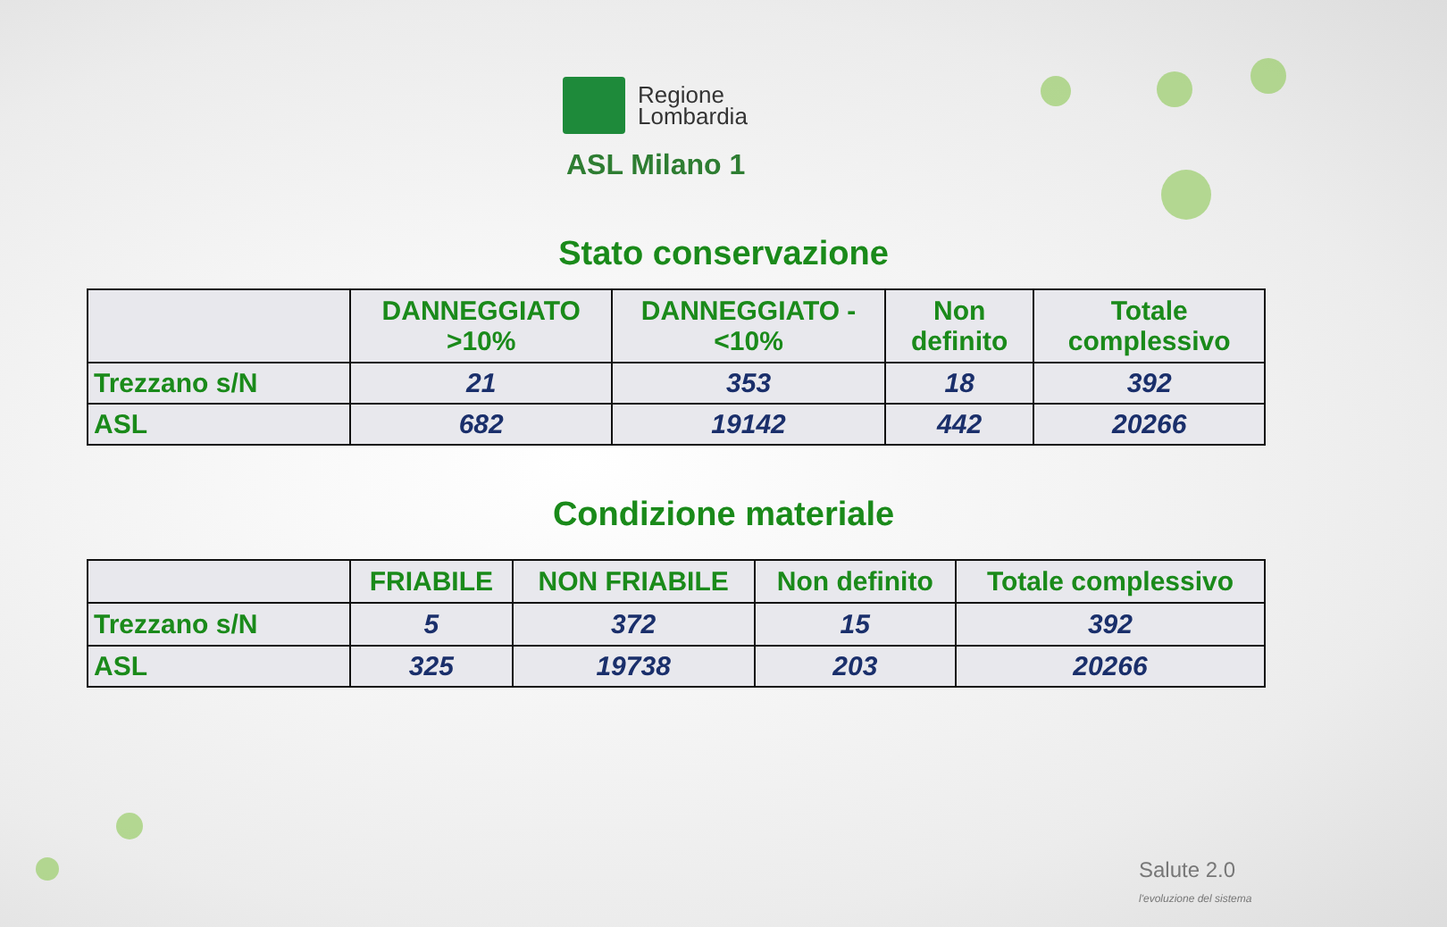Regione
Lombardia
ASL Milano 1
Stato conservazione
| | DANNEGGIATO >10% | DANNEGGIATO - <10% | Non definito | Totale complessivo |
| --- | --- | --- | --- | --- |
| Trezzano s/N | 21 | 353 | 18 | 392 |
| ASL | 682 | 19142 | 442 | 20266 |
Condizione materiale
| | FRIABILE | NON FRIABILE | Non definito | Totale complessivo |
| --- | --- | --- | --- | --- |
| Trezzano s/N | 5 | 372 | 15 | 392 |
| ASL | 325 | 19738 | 203 | 20266 |
Salute 2.0
l'evoluzione del sistema